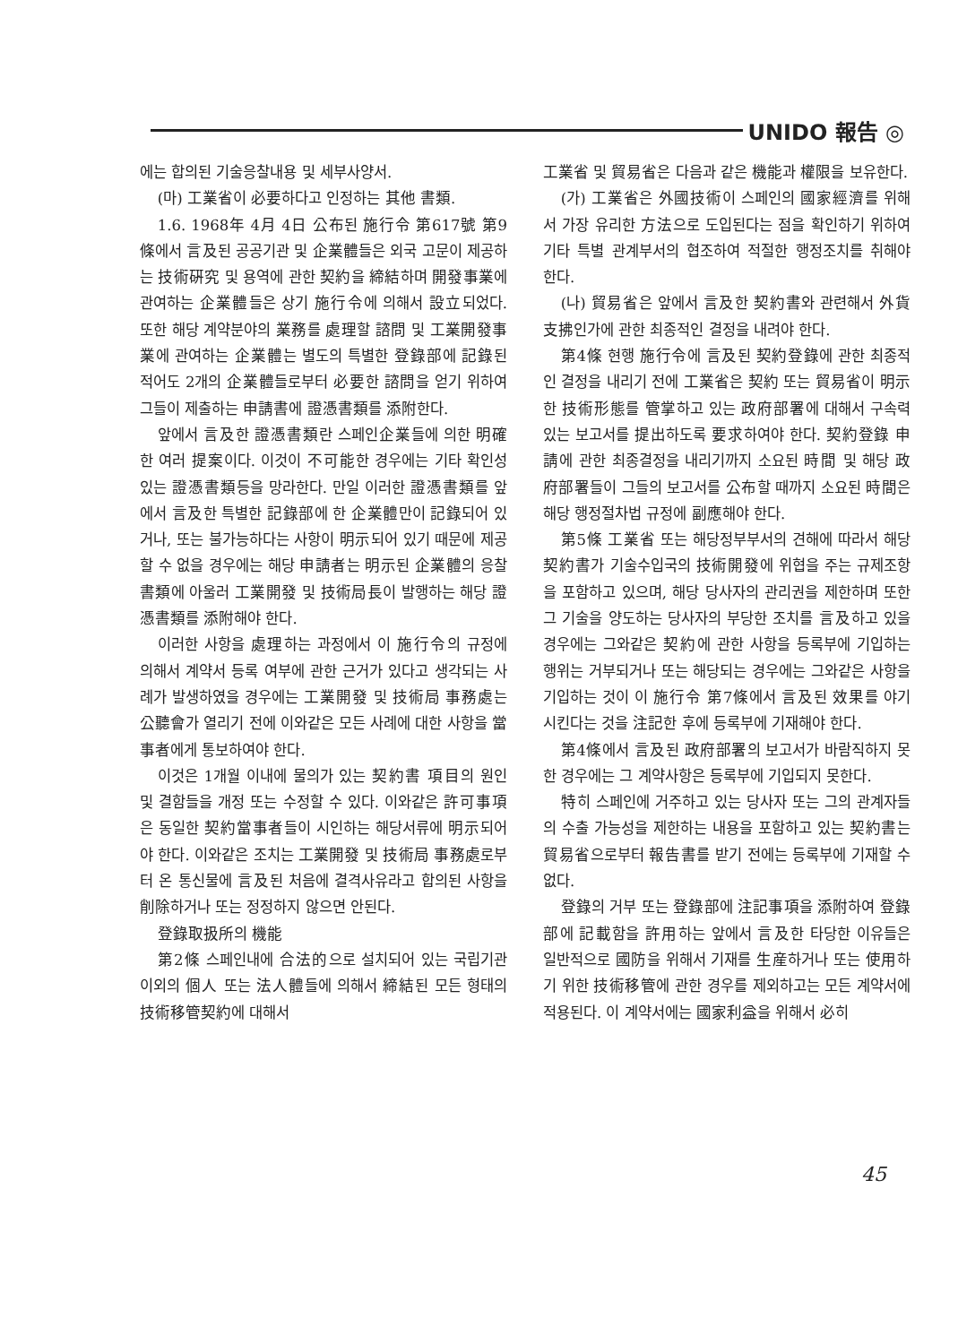UNIDO 報告 ◎
에는 합의된 기술응찰내용 및 세부사양서.
(마) 工業省이 必要하다고 인정하는 其他 書類.
1.6. 1968年 4月 4日 公布된 施行令 第617號 第9條에서 言及된 공공기관 및 企業體들은 외국 고문이 제공하는 技術硏究 및 용역에 관한 契約을 締結하며 開發事業에 관여하는 企業體들은 상기 施行令에 의해서 設立되었다. 또한 해당 계약분야의 業務를 處理할 諮問 및 工業開發事業에 관여하는 企業體는 별도의 특별한 登錄部에 記錄된 적어도 2개의 企業體들로부터 必要한 諮問을 얻기 위하여 그들이 제출하는 申請書에 證憑書類를 添附한다.
앞에서 言及한 證憑書類란 스페인企業들에 의한 明確한 여러 提案이다. 이것이 不可能한 경우에는 기타 확인성 있는 證憑書類등을 망라한다. 만일 이러한 證憑書類를 앞에서 言及한 특별한 記錄部에 한 企業體만이 記錄되어 있거나, 또는 불가능하다는 사항이 明示되어 있기 때문에 제공할 수 없을 경우에는 해당 申請者는 明示된 企業體의 응찰書類에 아울러 工業開發 및 技術局長이 발행하는 해당 證憑書類를 添附해야 한다.
이러한 사항을 處理하는 과정에서 이 施行令의 규정에 의해서 계약서 등록 여부에 관한 근거가 있다고 생각되는 사례가 발생하였을 경우에는 工業開發 및 技術局 事務處는 公聽會가 열리기 전에 이와같은 모든 사례에 대한 사항을 當事者에게 통보하여야 한다.
이것은 1개월 이내에 물의가 있는 契約書 項目의 원인 및 결함들을 개정 또는 수정할 수 있다. 이와같은 許可事項은 동일한 契約當事者들이 시인하는 해당서류에 明示되어야 한다. 이와같은 조치는 工業開發 및 技術局 事務處로부터 온 통신물에 言及된 처음에 결격사유라고 합의된 사항을 削除하거나 또는 정정하지 않으면 안된다.
登錄取扱所의 機能
第2條 스페인내에 合法的으로 설치되어 있는 국립기관 이외의 個人 또는 法人體들에 의해서 締結된 모든 형태의 技術移管契約에 대해서
工業省 및 貿易省은 다음과 같은 機能과 權限을 보유한다.
(가) 工業省은 外國技術이 스페인의 國家經濟를 위해서 가장 유리한 方法으로 도입된다는 점을 확인하기 위하여 기타 특별 관계부서의 협조하여 적절한 행정조치를 취해야 한다.
(나) 貿易省은 앞에서 言及한 契約書와 관련해서 外貨支拂인가에 관한 최종적인 결정을 내려야 한다.
第4條 현행 施行令에 言及된 契約登錄에 관한 최종적인 결정을 내리기 전에 工業省은 契約 또는 貿易省이 明示한 技術形態를 管掌하고 있는 政府部署에 대해서 구속력 있는 보고서를 提出하도록 要求하여야 한다. 契約登錄 申請에 관한 최종결정을 내리기까지 소요된 時間 및 해당 政府部署들이 그들의 보고서를 公布할 때까지 소요된 時間은 해당 행정절차법 규정에 副應해야 한다.
第5條 工業省 또는 해당정부부서의 견해에 따라서 해당 契約書가 기술수입국의 技術開發에 위협을 주는 규제조항을 포함하고 있으며, 해당 당사자의 관리권을 제한하며 또한 그 기술을 양도하는 당사자의 부당한 조치를 言及하고 있을 경우에는 그와같은 契約에 관한 사항을 등록부에 기입하는 행위는 거부되거나 또는 해당되는 경우에는 그와같은 사항을 기입하는 것이 이 施行令 第7條에서 言及된 效果를 야기시킨다는 것을 注記한 후에 등록부에 기재해야 한다.
第4條에서 言及된 政府部署의 보고서가 바람직하지 못한 경우에는 그 계약사항은 등록부에 기입되지 못한다.
特히 스페인에 거주하고 있는 당사자 또는 그의 관계자들의 수출 가능성을 제한하는 내용을 포함하고 있는 契約書는 貿易省으로부터 報告書를 받기 전에는 등록부에 기재할 수 없다.
登錄의 거부 또는 登錄部에 注記事項을 添附하여 登錄部에 記載함을 許用하는 앞에서 言及한 타당한 이유들은 일반적으로 國防을 위해서 기재를 生産하거나 또는 使用하기 위한 技術移管에 관한 경우를 제외하고는 모든 계약서에 적용된다. 이 계약서에는 國家利益을 위해서 必히
45